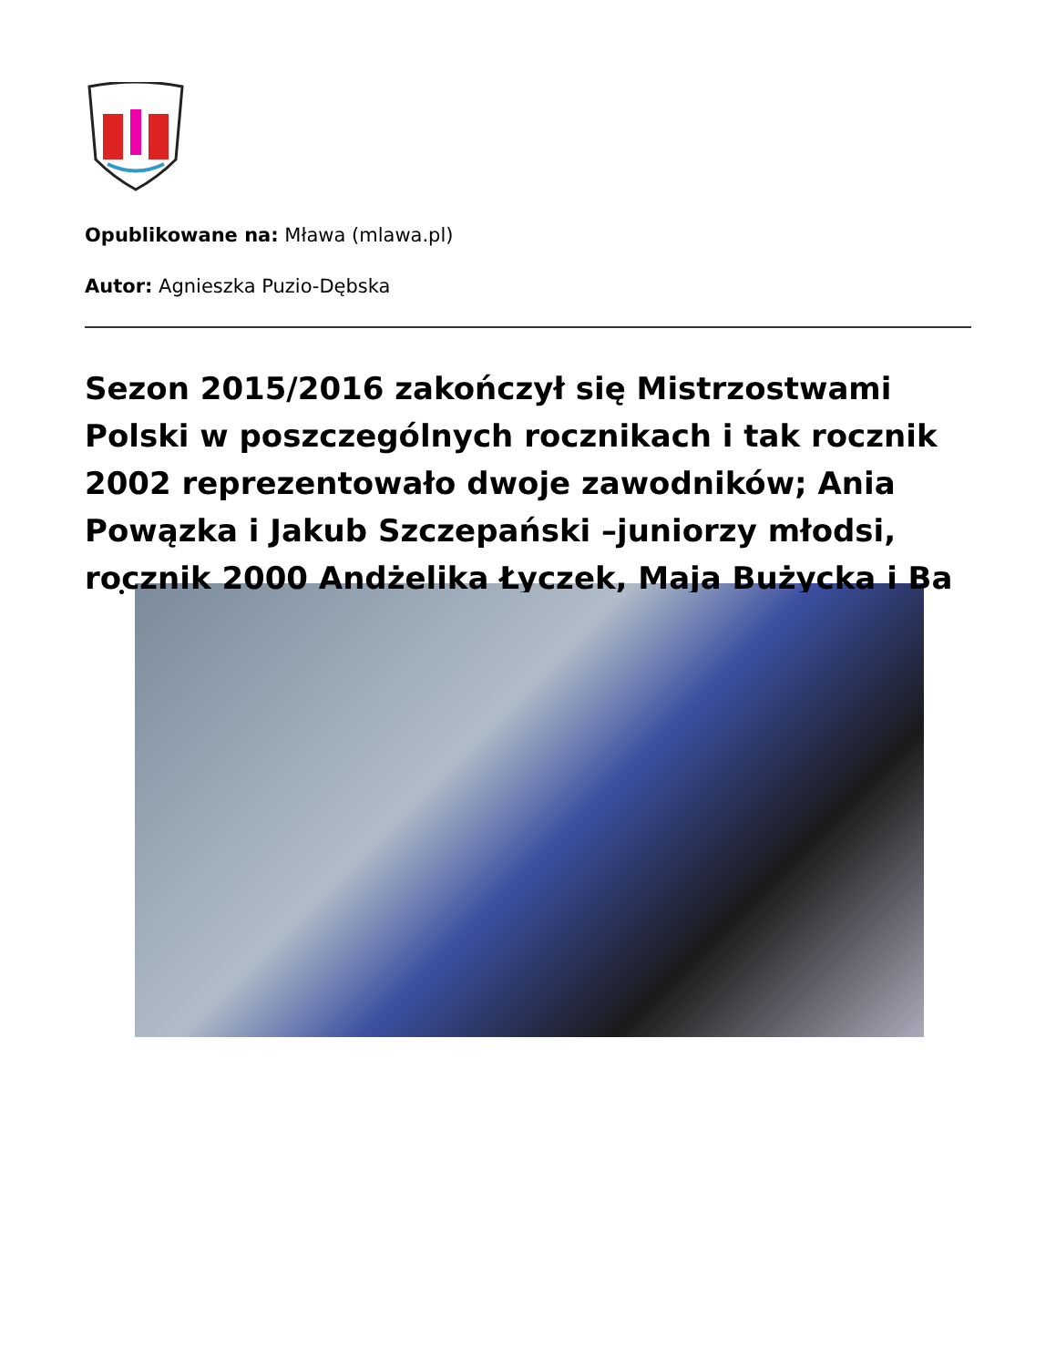Opublikowane na: Mława (mlawa.pl)
Autor: Agnieszka Puzio-Dębska
Sezon 2015/2016 zakończył się Mistrzostwami Polski w poszczególnych rocznikach i tak rocznik 2002 reprezentowało dwoje zawodników; Ania Powązka i Jakub Szczepański –juniorzy młodsi, rocznik 2000 Andżelika Łyczek, Maja Bużycka i Ba